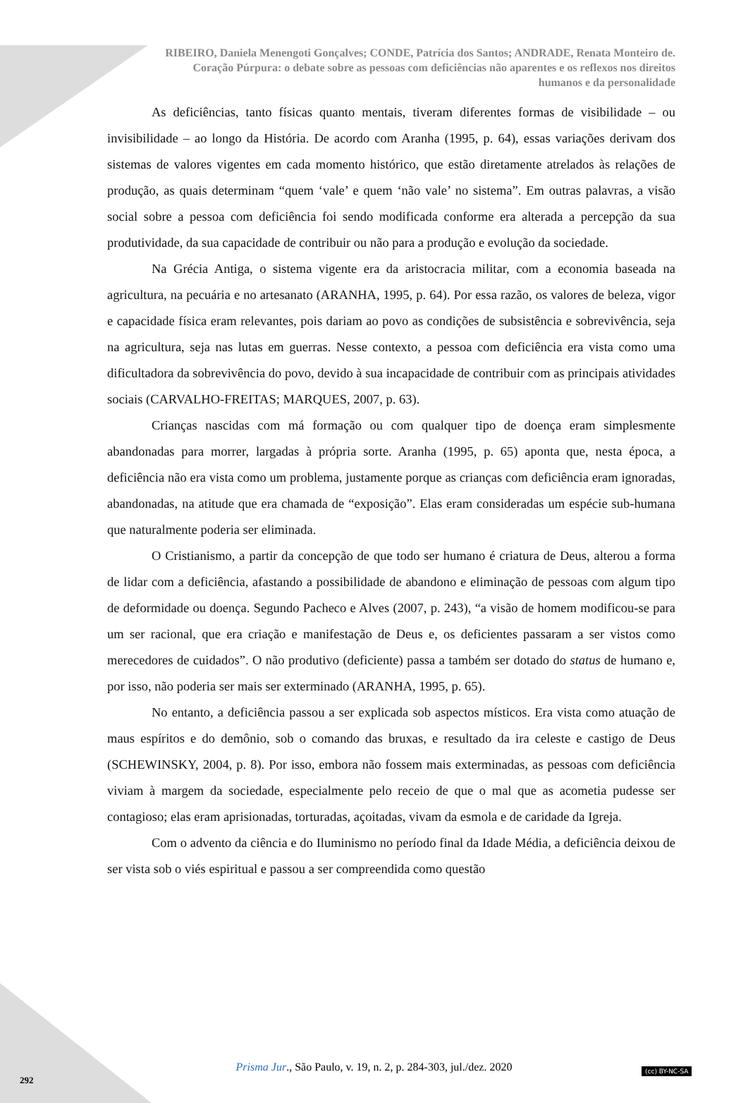RIBEIRO, Daniela Menengoti Gonçalves; CONDE, Patrícia dos Santos; ANDRADE, Renata Monteiro de.
Coração Púrpura: o debate sobre as pessoas com deficiências não aparentes e os reflexos nos direitos
humanos e da personalidade
As deficiências, tanto físicas quanto mentais, tiveram diferentes formas de visibilidade – ou invisibilidade – ao longo da História. De acordo com Aranha (1995, p. 64), essas variações derivam dos sistemas de valores vigentes em cada momento histórico, que estão diretamente atrelados às relações de produção, as quais determinam “quem ‘vale’ e quem ‘não vale’ no sistema”. Em outras palavras, a visão social sobre a pessoa com deficiência foi sendo modificada conforme era alterada a percepção da sua produtividade, da sua capacidade de contribuir ou não para a produção e evolução da sociedade.
Na Grécia Antiga, o sistema vigente era da aristocracia militar, com a economia baseada na agricultura, na pecuária e no artesanato (ARANHA, 1995, p. 64). Por essa razão, os valores de beleza, vigor e capacidade física eram relevantes, pois dariam ao povo as condições de subsistência e sobrevivência, seja na agricultura, seja nas lutas em guerras. Nesse contexto, a pessoa com deficiência era vista como uma dificultadora da sobrevivência do povo, devido à sua incapacidade de contribuir com as principais atividades sociais (CARVALHO-FREITAS; MARQUES, 2007, p. 63).
Crianças nascidas com má formação ou com qualquer tipo de doença eram simplesmente abandonadas para morrer, largadas à própria sorte. Aranha (1995, p. 65) aponta que, nesta época, a deficiência não era vista como um problema, justamente porque as crianças com deficiência eram ignoradas, abandonadas, na atitude que era chamada de “exposição”. Elas eram consideradas um espécie sub-humana que naturalmente poderia ser eliminada.
O Cristianismo, a partir da concepção de que todo ser humano é criatura de Deus, alterou a forma de lidar com a deficiência, afastando a possibilidade de abandono e eliminação de pessoas com algum tipo de deformidade ou doença. Segundo Pacheco e Alves (2007, p. 243), “a visão de homem modificou-se para um ser racional, que era criação e manifestação de Deus e, os deficientes passaram a ser vistos como merecedores de cuidados”. O não produtivo (deficiente) passa a também ser dotado do status de humano e, por isso, não poderia ser mais ser exterminado (ARANHA, 1995, p. 65).
No entanto, a deficiência passou a ser explicada sob aspectos místicos. Era vista como atuação de maus espíritos e do demônio, sob o comando das bruxas, e resultado da ira celeste e castigo de Deus (SCHEWINSKY, 2004, p. 8). Por isso, embora não fossem mais exterminadas, as pessoas com deficiência viviam à margem da sociedade, especialmente pelo receio de que o mal que as acometia pudesse ser contagioso; elas eram aprisionadas, torturadas, açoitadas, vivam da esmola e de caridade da Igreja.
Com o advento da ciência e do Iluminismo no período final da Idade Média, a deficiência deixou de ser vista sob o viés espiritual e passou a ser compreendida como questão
Prisma Jur., São Paulo, v. 19, n. 2, p. 284-303, jul./dez. 2020
292
(cc) BY-NC-SA